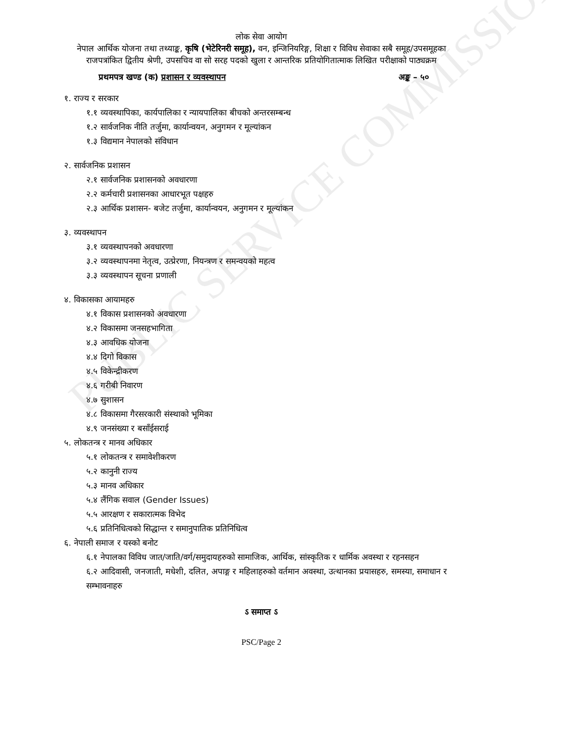PUBLIC SERVICE COMMISSION
लोक सेवा आयोग
नेपाल आर्थिक योजना तथा तथ्याङ्क, कृषि (भेटेरिनरी समूह), वन, इन्जिनियरिङ्ग, शिक्षा र विविध सेवाका सबै समूह/उपसमूहका राजपत्रांकित द्वितीय श्रेणी, उपसचिव वा सो सरह पदको खुला र आन्तरिक प्रतियोगितात्माक लिखित परीक्षाको पाठ्यक्रम
प्रथमपत्र खण्ड (क) प्रशासन र व्यवस्थापन अङ्क – ५०
१. राज्य र सरकार
१.१ व्यवस्थापिका, कार्यपालिका र न्यायपालिका बीचको अन्तरसम्बन्ध
१.२ सार्वजनिक नीति तर्जुमा, कार्यान्वयन, अनुगमन र मूल्यांकन
१.३ विद्यमान नेपालको संविधान
२. सार्वजनिक प्रशासन
२.१ सार्वजनिक प्रशासनको अवधारणा
२.२ कर्मचारी प्रशासनका आधारभूत पक्षहरु
२.३ आर्थिक प्रशासन- बजेट तर्जुमा, कार्यान्वयन, अनुगमन र मूल्यांकन
३. व्यवस्थापन
३.१ व्यवस्थापनको अवधारणा
३.२ व्यवस्थापनमा नेतृत्व, उत्प्रेरणा, नियन्त्रण र समन्वयको महत्व
३.३ व्यवस्थापन सूचना प्रणाली
४. विकासका आयामहरु
४.१ विकास प्रशासनको अवधारणा
४.२ विकासमा जनसहभागिता
४.३ आवधिक योजना
४.४ दिगो विकास
४.५ विकेन्द्रीकरण
४.६ गरीबी निवारण
४.७ सुशासन
४.८ विकासमा गैरसरकारी संस्थाको भूमिका
४.९ जनसंख्या र बसाँईसराई
५. लोकतन्त्र र मानव अधिकार
५.१ लोकतन्त्र र समावेशीकरण
५.२ कानुनी राज्य
५.३ मानव अधिकार
५.४ लैंगिक सवाल (Gender Issues)
५.५ आरक्षण र सकारात्मक विभेद
५.६ प्रतिनिधित्वको सिद्धान्त र समानुपातिक प्रतिनिधित्व
६. नेपाली समाज र यस्को बनोट
६.१ नेपालका विविध जात/जाति/वर्ग/समुदायहरुको सामाजिक, आर्थिक, सांस्कृतिक र धार्मिक अवस्था र रहनसहन
६.२ आदिवासी, जनजाती, मधेशी, दलित, अपाङ्ग र महिलाहरुको वर्तमान अवस्था, उत्थानका प्रयासहरु, समस्या, समाधान र सम्भावनाहरु
ऽ समाप्त ऽ
PSC/Page 2